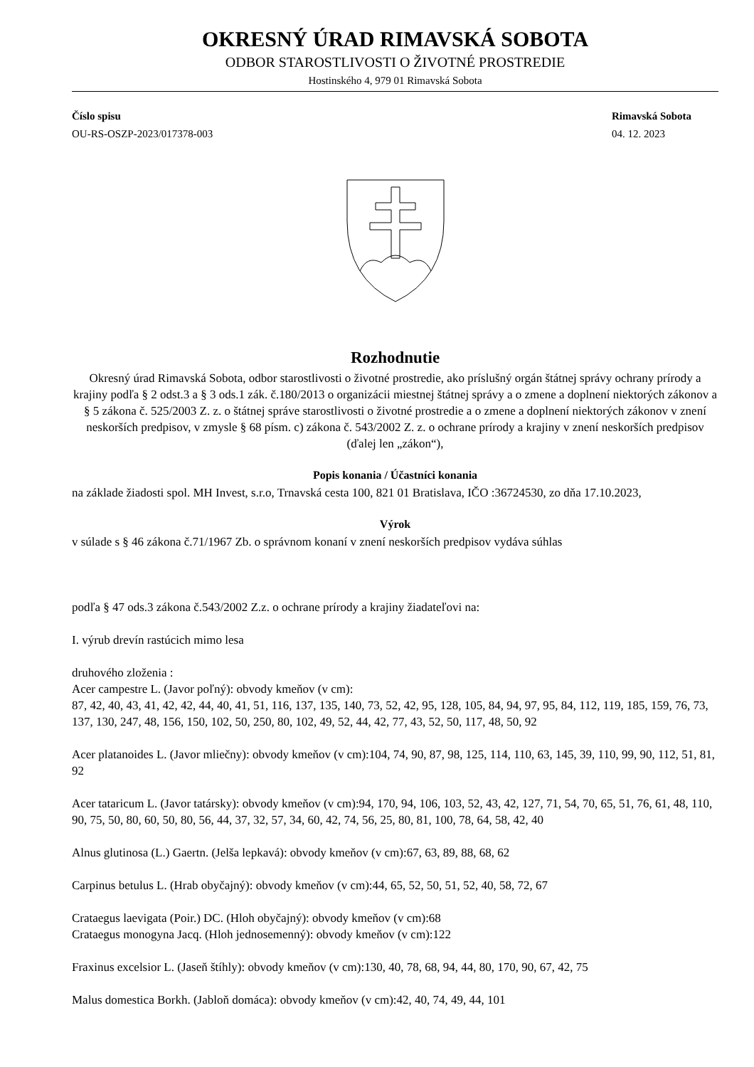OKRESNÝ ÚRAD RIMAVSKÁ SOBOTA
ODBOR STAROSTLIVOSTI O ŽIVOTNÉ PROSTREDIE
Hostinského 4, 979 01 Rimavská Sobota
Číslo spisu
OU-RS-OSZP-2023/017378-003
Rimavská Sobota
04. 12. 2023
Rozhodnutie
Okresný úrad Rimavská Sobota, odbor starostlivosti o životné prostredie, ako príslušný orgán štátnej správy ochrany prírody a krajiny podľa § 2 odst.3 a § 3 ods.1 zák. č.180/2013 o organizácii miestnej štátnej správy a o zmene a doplnení niektorých zákonov a § 5 zákona č. 525/2003 Z. z. o štátnej správe starostlivosti o životné prostredie a o zmene a doplnení niektorých zákonov v znení neskorších predpisov, v zmysle § 68 písm. c) zákona č. 543/2002 Z. z. o ochrane prírody a krajiny v znení neskorších predpisov (ďalej len „zákon“),
Popis konania / Účastníci konania
na základe žiadosti spol. MH Invest, s.r.o, Trnavská cesta 100, 821 01 Bratislava, IČO :36724530, zo dňa 17.10.2023,
Výrok
v súlade s § 46 zákona č.71/1967 Zb. o správnom konaní v znení neskorších predpisov vydáva súhlas
podľa § 47 ods.3 zákona č.543/2002 Z.z. o ochrane prírody a krajiny žiadateľovi na:
I. výrub drevín rastúcich mimo lesa
druhového zloženia :
Acer campestre L. (Javor poľný): obvody kmeňov (v cm):
87, 42, 40, 43, 41, 42, 42, 44, 40, 41, 51, 116, 137, 135, 140, 73, 52, 42, 95, 128, 105, 84, 94, 97, 95, 84, 112, 119, 185, 159, 76, 73, 137, 130, 247, 48, 156, 150, 102, 50, 250, 80, 102, 49, 52, 44, 42, 77, 43, 52, 50, 117, 48, 50, 92
Acer platanoides L. (Javor mliečny): obvody kmeňov (v cm):104, 74, 90, 87, 98, 125, 114, 110, 63, 145, 39, 110, 99, 90, 112, 51, 81, 92
Acer tataricum L. (Javor tatársky): obvody kmeňov (v cm):94, 170, 94, 106, 103, 52, 43, 42, 127, 71, 54, 70, 65, 51, 76, 61, 48, 110, 90, 75, 50, 80, 60, 50, 80, 56, 44, 37, 32, 57, 34, 60, 42, 74, 56, 25, 80, 81, 100, 78, 64, 58, 42, 40
Alnus glutinosa (L.) Gaertn. (Jelša lepkavá): obvody kmeňov (v cm):67, 63, 89, 88, 68, 62
Carpinus betulus L. (Hrab obyčajný): obvody kmeňov (v cm):44, 65, 52, 50, 51, 52, 40, 58, 72, 67
Crataegus laevigata (Poir.) DC. (Hloh obyčajný): obvody kmeňov (v cm):68
Crataegus monogyna Jacq. (Hloh jednosemenný): obvody kmeňov (v cm):122
Fraxinus excelsior L. (Jaseň štíhly): obvody kmeňov (v cm):130, 40, 78, 68, 94, 44, 80, 170, 90, 67, 42, 75
Malus domestica Borkh. (Jabloň domáca): obvody kmeňov (v cm):42, 40, 74, 49, 44, 101